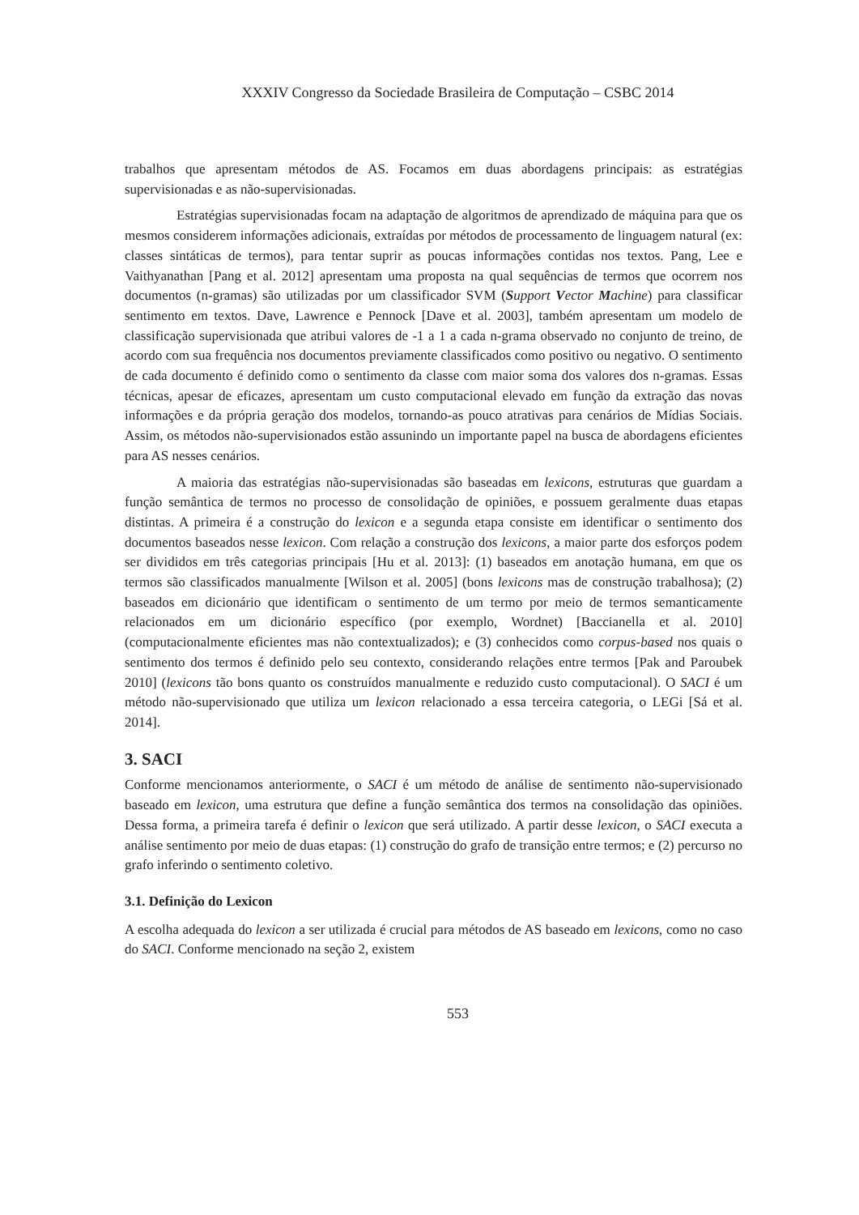XXXIV Congresso da Sociedade Brasileira de Computação – CSBC 2014
trabalhos que apresentam métodos de AS. Focamos em duas abordagens principais: as estratégias supervisionadas e as não-supervisionadas.
Estratégias supervisionadas focam na adaptação de algoritmos de aprendizado de máquina para que os mesmos considerem informações adicionais, extraídas por métodos de processamento de linguagem natural (ex: classes sintáticas de termos), para tentar suprir as poucas informações contidas nos textos. Pang, Lee e Vaithyanathan [Pang et al. 2012] apresentam uma proposta na qual sequências de termos que ocorrem nos documentos (n-gramas) são utilizadas por um classificador SVM (Support Vector Machine) para classificar sentimento em textos. Dave, Lawrence e Pennock [Dave et al. 2003], também apresentam um modelo de classificação supervisionada que atribui valores de -1 a 1 a cada n-grama observado no conjunto de treino, de acordo com sua frequência nos documentos previamente classificados como positivo ou negativo. O sentimento de cada documento é definido como o sentimento da classe com maior soma dos valores dos n-gramas. Essas técnicas, apesar de eficazes, apresentam um custo computacional elevado em função da extração das novas informações e da própria geração dos modelos, tornando-as pouco atrativas para cenários de Mídias Sociais. Assim, os métodos não-supervisionados estão assunindo un importante papel na busca de abordagens eficientes para AS nesses cenários.
A maioria das estratégias não-supervisionadas são baseadas em lexicons, estruturas que guardam a função semântica de termos no processo de consolidação de opiniões, e possuem geralmente duas etapas distintas. A primeira é a construção do lexicon e a segunda etapa consiste em identificar o sentimento dos documentos baseados nesse lexicon. Com relação a construção dos lexicons, a maior parte dos esforços podem ser divididos em três categorias principais [Hu et al. 2013]: (1) baseados em anotação humana, em que os termos são classificados manualmente [Wilson et al. 2005] (bons lexicons mas de construção trabalhosa); (2) baseados em dicionário que identificam o sentimento de um termo por meio de termos semanticamente relacionados em um dicionário específico (por exemplo, Wordnet) [Baccianella et al. 2010] (computacionalmente eficientes mas não contextualizados); e (3) conhecidos como corpus-based nos quais o sentimento dos termos é definido pelo seu contexto, considerando relações entre termos [Pak and Paroubek 2010] (lexicons tão bons quanto os construídos manualmente e reduzido custo computacional). O SACI é um método não-supervisionado que utiliza um lexicon relacionado a essa terceira categoria, o LEGi [Sá et al. 2014].
3. SACI
Conforme mencionamos anteriormente, o SACI é um método de análise de sentimento não-supervisionado baseado em lexicon, uma estrutura que define a função semântica dos termos na consolidação das opiniões. Dessa forma, a primeira tarefa é definir o lexicon que será utilizado. A partir desse lexicon, o SACI executa a análise sentimento por meio de duas etapas: (1) construção do grafo de transição entre termos; e (2) percurso no grafo inferindo o sentimento coletivo.
3.1. Definição do Lexicon
A escolha adequada do lexicon a ser utilizada é crucial para métodos de AS baseado em lexicons, como no caso do SACI. Conforme mencionado na seção 2, existem
553